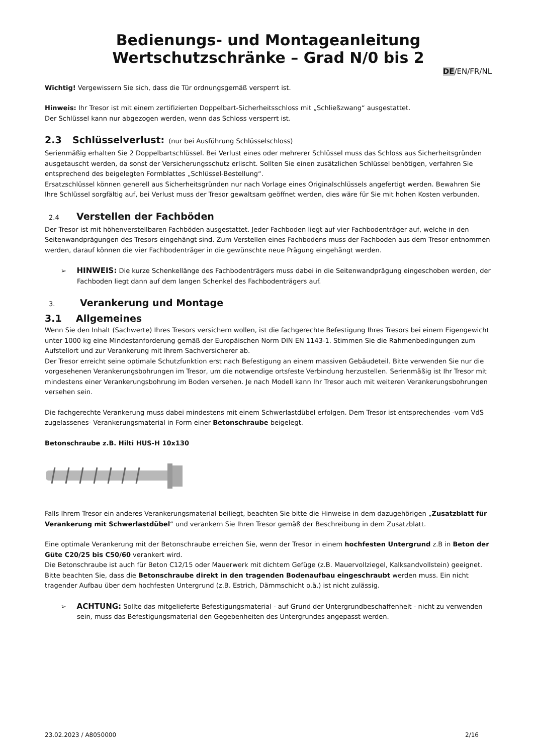Bedienungs- und Montageanleitung
Wertschutzschränke – Grad N/0 bis 2
DE/EN/FR/NL
Wichtig! Vergewissern Sie sich, dass die Tür ordnungsgemäß versperrt ist.
Hinweis: Ihr Tresor ist mit einem zertifizierten Doppelbart-Sicherheitsschloss mit „Schließzwang“ ausgestattet.
Der Schlüssel kann nur abgezogen werden, wenn das Schloss versperrt ist.
2.3 Schlüsselverlust: (nur bei Ausführung Schlüsselschloss)
Serienmäßig erhalten Sie 2 Doppelbartschlüssel. Bei Verlust eines oder mehrerer Schlüssel muss das Schloss aus Sicherheitsgründen ausgetauscht werden, da sonst der Versicherungsschutz erlischt. Sollten Sie einen zusätzlichen Schlüssel benötigen, verfahren Sie entsprechend des beigelegten Formblattes „Schlüssel-Bestellung“.
Ersatzschlüssel können generell aus Sicherheitsgründen nur nach Vorlage eines Originalschlüssels angefertigt werden. Bewahren Sie Ihre Schlüssel sorgfältig auf, bei Verlust muss der Tresor gewaltsam geöffnet werden, dies wäre für Sie mit hohen Kosten verbunden.
2.4 Verstellen der Fachböden
Der Tresor ist mit höhenverstellbaren Fachböden ausgestattet. Jeder Fachboden liegt auf vier Fachbodenträger auf, welche in den Seitenwandprägungen des Tresors eingehängt sind. Zum Verstellen eines Fachbodens muss der Fachboden aus dem Tresor entnommen werden, darauf können die vier Fachbodenträger in die gewünschte neue Prägung eingehängt werden.
➢ HINWEIS: Die kurze Schenkellänge des Fachbodenträgers muss dabei in die Seitenwandprägung eingeschoben werden, der Fachboden liegt dann auf dem langen Schenkel des Fachbodenträgers auf.
3. Verankerung und Montage
3.1 Allgemeines
Wenn Sie den Inhalt (Sachwerte) Ihres Tresors versichern wollen, ist die fachgerechte Befestigung Ihres Tresors bei einem Eigengewicht unter 1000 kg eine Mindestanforderung gemäß der Europäischen Norm DIN EN 1143-1. Stimmen Sie die Rahmenbedingungen zum Aufstellort und zur Verankerung mit Ihrem Sachversicherer ab.
Der Tresor erreicht seine optimale Schutzfunktion erst nach Befestigung an einem massiven Gebäudeteil. Bitte verwenden Sie nur die vorgesehenen Verankerungsbohrungen im Tresor, um die notwendige ortsfeste Verbindung herzustellen. Serienmäßig ist Ihr Tresor mit mindestens einer Verankerungsbohrung im Boden versehen. Je nach Modell kann Ihr Tresor auch mit weiteren Verankerungsbohrungen versehen sein.
Die fachgerechte Verankerung muss dabei mindestens mit einem Schwerlastdübel erfolgen. Dem Tresor ist entsprechendes -vom VdS zugelassenes- Verankerungsmaterial in Form einer Betonschraube beigelegt.
Betonschraube z.B. Hilti HUS-H 10x130
Falls Ihrem Tresor ein anderes Verankerungsmaterial beiliegt, beachten Sie bitte die Hinweise in dem dazugehörigen „Zusatzblatt für Verankerung mit Schwerlastdübel“ und verankern Sie Ihren Tresor gemäß der Beschreibung in dem Zusatzblatt.
Eine optimale Verankerung mit der Betonschraube erreichen Sie, wenn der Tresor in einem hochfesten Untergrund z.B in Beton der Güte C20/25 bis C50/60 verankert wird.
Die Betonschraube ist auch für Beton C12/15 oder Mauerwerk mit dichtem Gefüge (z.B. Mauervollziegel, Kalksandvollstein) geeignet.
Bitte beachten Sie, dass die Betonschraube direkt in den tragenden Bodenaufbau eingeschraubt werden muss. Ein nicht tragender Aufbau über dem hochfesten Untergrund (z.B. Estrich, Dämmschicht o.ä.) ist nicht zulässig.
➢ ACHTUNG: Sollte das mitgelieferte Befestigungsmaterial - auf Grund der Untergrundbeschaffenheit - nicht zu verwenden sein, muss das Befestigungsmaterial den Gegebenheiten des Untergrundes angepasst werden.
23.02.2023 / A8050000 2/16